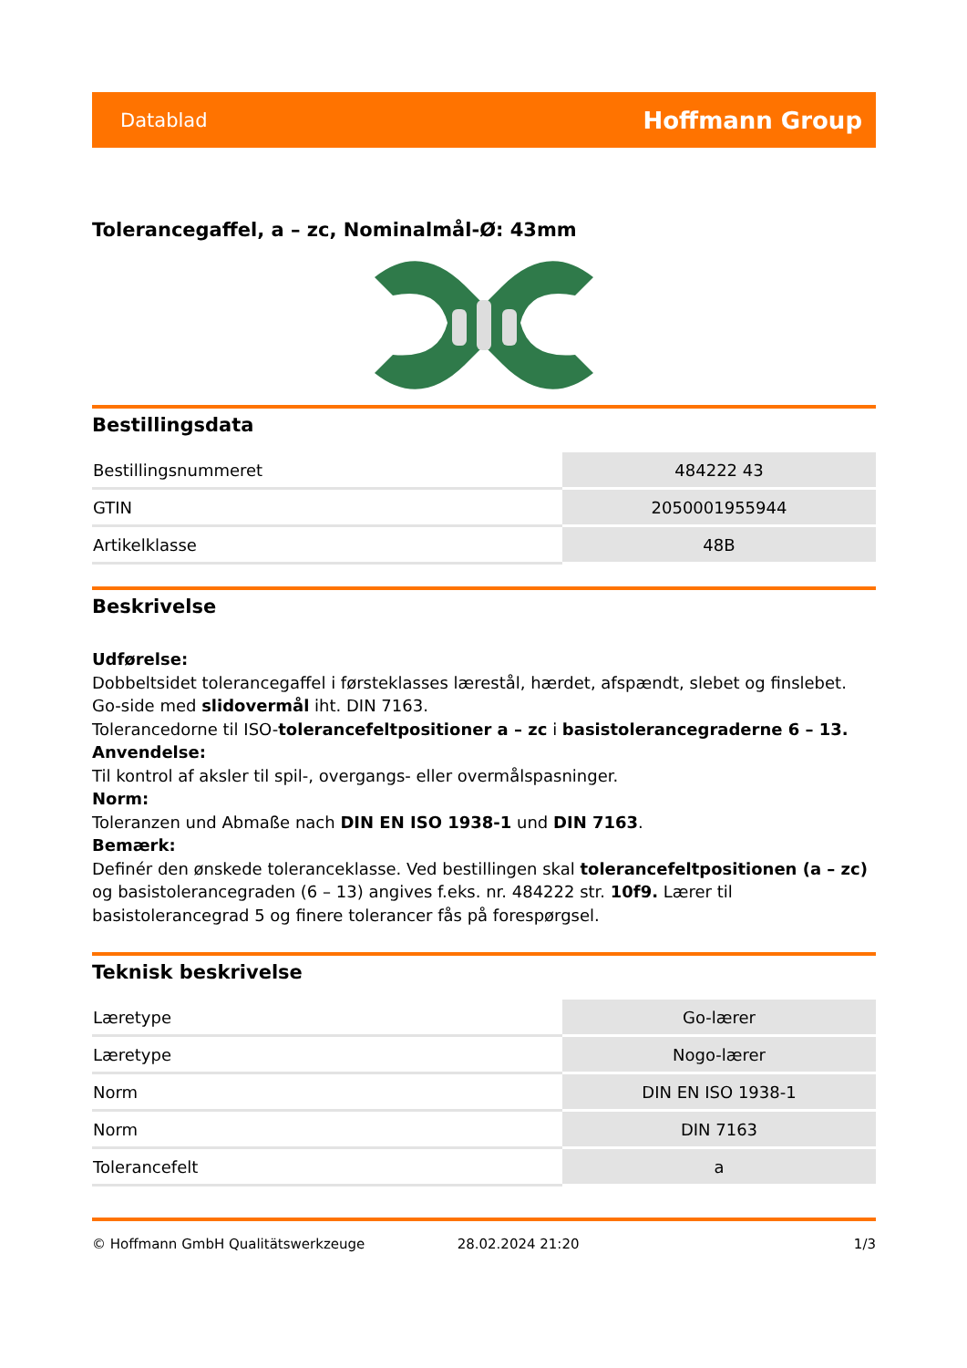Datablad Hoffmann Group
Tolerancegaffel, a – zc, Nominalmål-Ø: 43mm
Bestillingsdata
| Bestillingsnummeret | 484222 43 |
| GTIN | 2050001955944 |
| Artikelklasse | 48B |
Beskrivelse
Udførelse:
Dobbeltsidet tolerancegaffel i førsteklasses lærestål, hærdet, afspændt, slebet og finslebet. Go-side med slidovermål iht. DIN 7163.
Tolerancedorne til ISO-tolerancefeltpositioner a – zc i basistolerancegraderne 6 – 13.
Anvendelse:
Til kontrol af aksler til spil-, overgangs- eller overmålspasninger.
Norm:
Toleranzen und Abmaße nach DIN EN ISO 1938-1 und DIN 7163.
Bemærk:
Definér den ønskede toleranceklasse. Ved bestillingen skal tolerancefeltpositionen (a – zc) og basistolerancegraden (6 – 13) angives f.eks. nr. 484222 str. 10f9. Lærer til basistolerancegrad 5 og finere tolerancer fås på forespørgsel.
Teknisk beskrivelse
| Læretype | Go-lærer |
| Læretype | Nogo-lærer |
| Norm | DIN EN ISO 1938-1 |
| Norm | DIN 7163 |
| Tolerancefelt | a |
© Hoffmann GmbH Qualitätswerkzeuge 28.02.2024 21:20 1/3